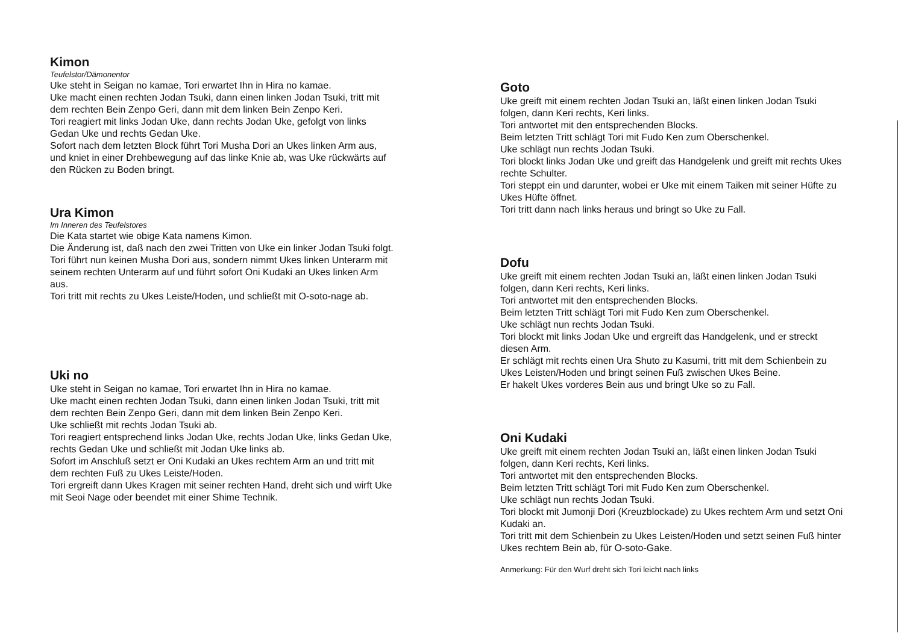Kimon
Teufelstor/Dämonentor
Uke steht in Seigan no kamae, Tori erwartet Ihn in Hira no kamae.
Uke macht einen rechten Jodan Tsuki, dann einen linken Jodan Tsuki, tritt mit dem rechten Bein Zenpo Geri, dann mit dem linken Bein Zenpo Keri.
Tori reagiert mit links Jodan Uke, dann rechts Jodan Uke, gefolgt von links Gedan Uke und rechts Gedan Uke.
Sofort nach dem letzten Block führt Tori Musha Dori an Ukes linken Arm aus, und kniet in einer Drehbewegung auf das linke Knie ab, was Uke rückwärts auf den Rücken zu Boden bringt.
Ura Kimon
Im Inneren des Teufelstores
Die Kata startet wie obige Kata namens Kimon.
Die Änderung ist, daß nach den zwei Tritten von Uke ein linker Jodan Tsuki folgt.
Tori führt nun keinen Musha Dori aus, sondern nimmt Ukes linken Unterarm mit seinem rechten Unterarm auf und führt sofort Oni Kudaki an Ukes linken Arm aus.
Tori tritt mit rechts zu Ukes Leiste/Hoden, und schließt mit O-soto-nage ab.
Uki no
Uke steht in Seigan no kamae, Tori erwartet Ihn in Hira no kamae.
Uke macht einen rechten Jodan Tsuki, dann einen linken Jodan Tsuki, tritt mit dem rechten Bein Zenpo Geri, dann mit dem linken Bein Zenpo Keri.
Uke schließt mit rechts Jodan Tsuki ab.
Tori reagiert entsprechend links Jodan Uke, rechts Jodan Uke, links Gedan Uke, rechts Gedan Uke und schließt mit Jodan Uke links ab.
Sofort im Anschluß setzt er Oni Kudaki an Ukes rechtem Arm an und tritt mit dem rechten Fuß zu Ukes Leiste/Hoden.
Tori ergreift dann Ukes Kragen mit seiner rechten Hand, dreht sich und wirft Uke mit Seoi Nage oder beendet mit einer Shime Technik.
Goto
Uke greift mit einem rechten Jodan Tsuki an, läßt einen linken Jodan Tsuki folgen, dann Keri rechts, Keri links.
Tori antwortet mit den entsprechenden Blocks.
Beim letzten Tritt schlägt Tori mit Fudo Ken zum Oberschenkel.
Uke schlägt nun rechts Jodan Tsuki.
Tori blockt links Jodan Uke und greift das Handgelenk und greift mit rechts Ukes rechte Schulter.
Tori steppt ein und darunter, wobei er Uke mit einem Taiken mit seiner Hüfte zu Ukes Hüfte öffnet.
Tori tritt dann nach links heraus und bringt so Uke zu Fall.
Dofu
Uke greift mit einem rechten Jodan Tsuki an, läßt einen linken Jodan Tsuki folgen, dann Keri rechts, Keri links.
Tori antwortet mit den entsprechenden Blocks.
Beim letzten Tritt schlägt Tori mit Fudo Ken zum Oberschenkel.
Uke schlägt nun rechts Jodan Tsuki.
Tori blockt mit links Jodan Uke und ergreift das Handgelenk, und er streckt diesen Arm.
Er schlägt mit rechts einen Ura Shuto zu Kasumi, tritt mit dem Schienbein zu Ukes Leisten/Hoden und bringt seinen Fuß zwischen Ukes Beine.
Er hakelt Ukes vorderes Bein aus und bringt Uke so zu Fall.
Oni Kudaki
Uke greift mit einem rechten Jodan Tsuki an, läßt einen linken Jodan Tsuki folgen, dann Keri rechts, Keri links.
Tori antwortet mit den entsprechenden Blocks.
Beim letzten Tritt schlägt Tori mit Fudo Ken zum Oberschenkel.
Uke schlägt nun rechts Jodan Tsuki.
Tori blockt mit Jumonji Dori (Kreuzblockade) zu Ukes rechtem Arm und setzt Oni Kudaki an.
Tori tritt mit dem Schienbein zu Ukes Leisten/Hoden und setzt seinen Fuß hinter Ukes rechtem Bein ab, für O-soto-Gake.
Anmerkung: Für den Wurf dreht sich Tori leicht nach links